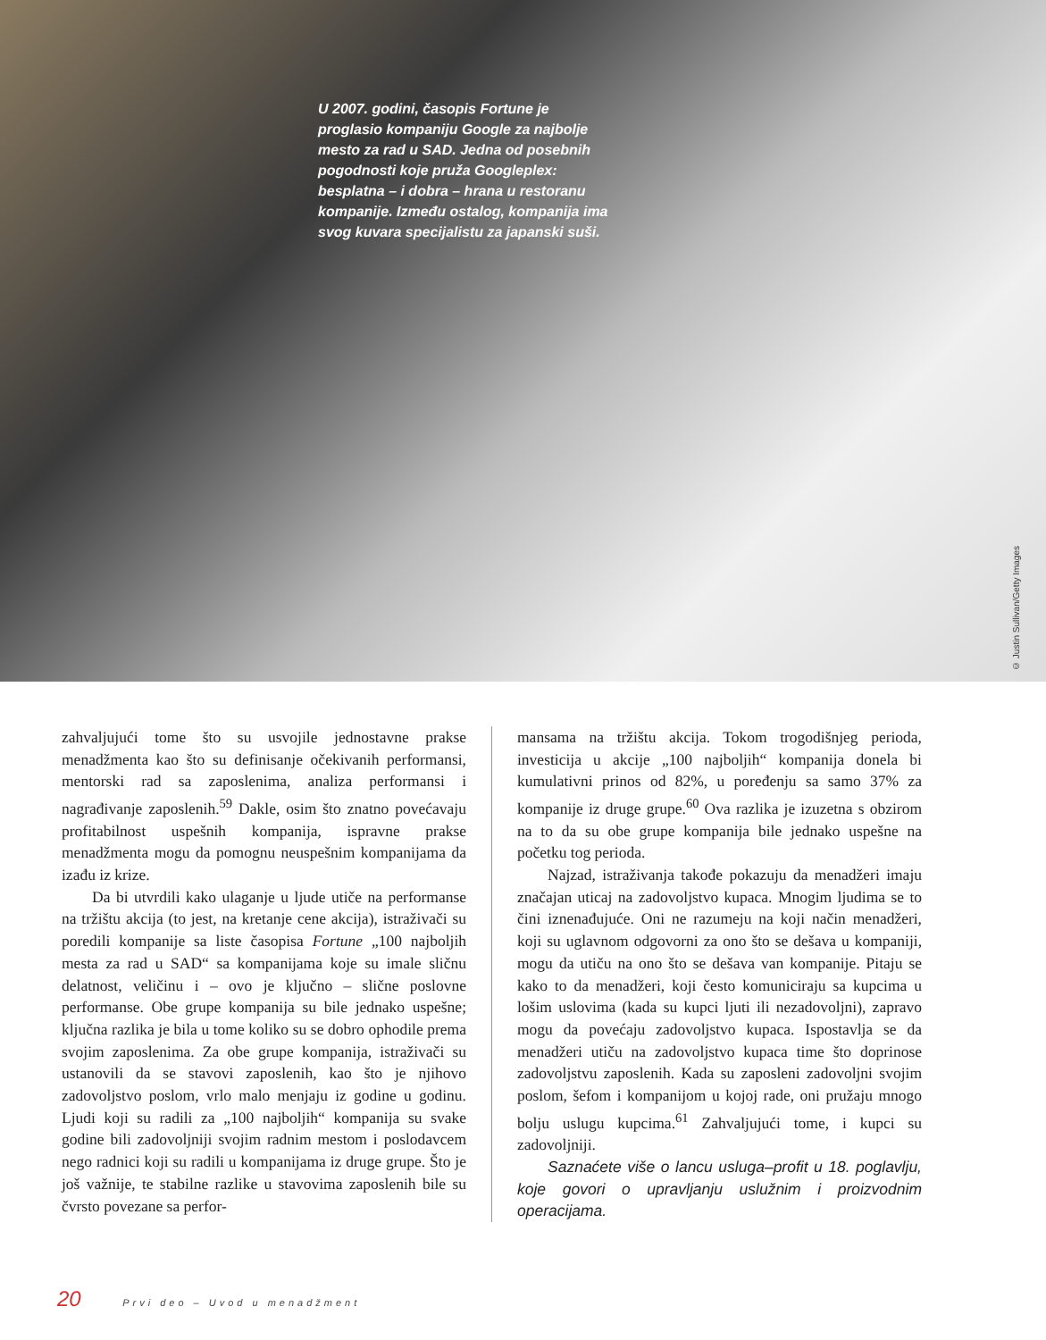U 2007. godini, časopis Fortune je proglasio kompaniju Google za najbolje mesto za rad u SAD. Jedna od posebnih pogodnosti koje pruža Googleplex: besplatna – i dobra – hrana u restoranu kompanije. Između ostalog, kompanija ima svog kuvara specijalistu za japanski suši.
© Justin Sullivan/Getty Images
zahvaljujući tome što su usvojile jednostavne prakse menadžmenta kao što su definisanje očekivanih performansi, mentorski rad sa zaposlenima, analiza performansi i nagrađivanje zaposlenih.<sup>59</sup> Dakle, osim što znatno povećavaju profitabilnost uspešnih kompanija, ispravne prakse menadžmenta mogu da pomognu neuspešnim kompanijama da izađu iz krize.
Da bi utvrdili kako ulaganje u ljude utiče na performanse na tržištu akcija (to jest, na kretanje cene akcija), istraživači su poredili kompanije sa liste časopisa Fortune „100 najboljih mesta za rad u SAD“ sa kompanijama koje su imale sličnu delatnost, veličinu i – ovo je ključno – slične poslovne performanse. Obe grupe kompanija su bile jednako uspešne; ključna razlika je bila u tome koliko su se dobro ophodile prema svojim zaposlenima. Za obe grupe kompanija, istraživači su ustanovili da se stavovi zaposlenih, kao što je njihovo zadovoljstvo poslom, vrlo malo menjaju iz godine u godinu. Ljudi koji su radili za „100 najboljih“ kompanija su svake godine bili zadovoljniji svojim radnim mestom i poslodavcem nego radnici koji su radili u kompanijama iz druge grupe. Što je još važnije, te stabilne razlike u stavovima zaposlenih bile su čvrsto povezane sa perfor-
mansama na tržištu akcija. Tokom trogodišnjeg perioda, investicija u akcije „100 najboljih“ kompanija donela bi kumulativni prinos od 82%, u poređenju sa samo 37% za kompanije iz druge grupe.<sup>60</sup> Ova razlika je izuzetna s obzirom na to da su obe grupe kompanija bile jednako uspešne na početku tog perioda.
Najzad, istraživanja takođe pokazuju da menadžeri imaju značajan uticaj na zadovoljstvo kupaca. Mnogim ljudima se to čini iznenađujuće. Oni ne razumeju na koji način menadžeri, koji su uglavnom odgovorni za ono što se dešava u kompaniji, mogu da utiču na ono što se dešava van kompanije. Pitaju se kako to da menadžeri, koji često komuniciraju sa kupcima u lošim uslovima (kada su kupci ljuti ili nezadovoljni), zapravo mogu da povećaju zadovoljstvo kupaca. Ispostavlja se da menadžeri utiču na zadovoljstvo kupaca time što doprinose zadovoljstvu zaposlenih. Kada su zaposleni zadovoljni svojim poslom, šefom i kompanijom u kojoj rade, oni pružaju mnogo bolju uslugu kupcima.<sup>61</sup> Zahvaljujući tome, i kupci su zadovoljniji.
Saznaćete više o lancu usluga–profit u 18. poglavlju, koje govori o upravljanju uslužnim i proizvodnim operacijama.
20 Prvi deo – Uvod u menadžment